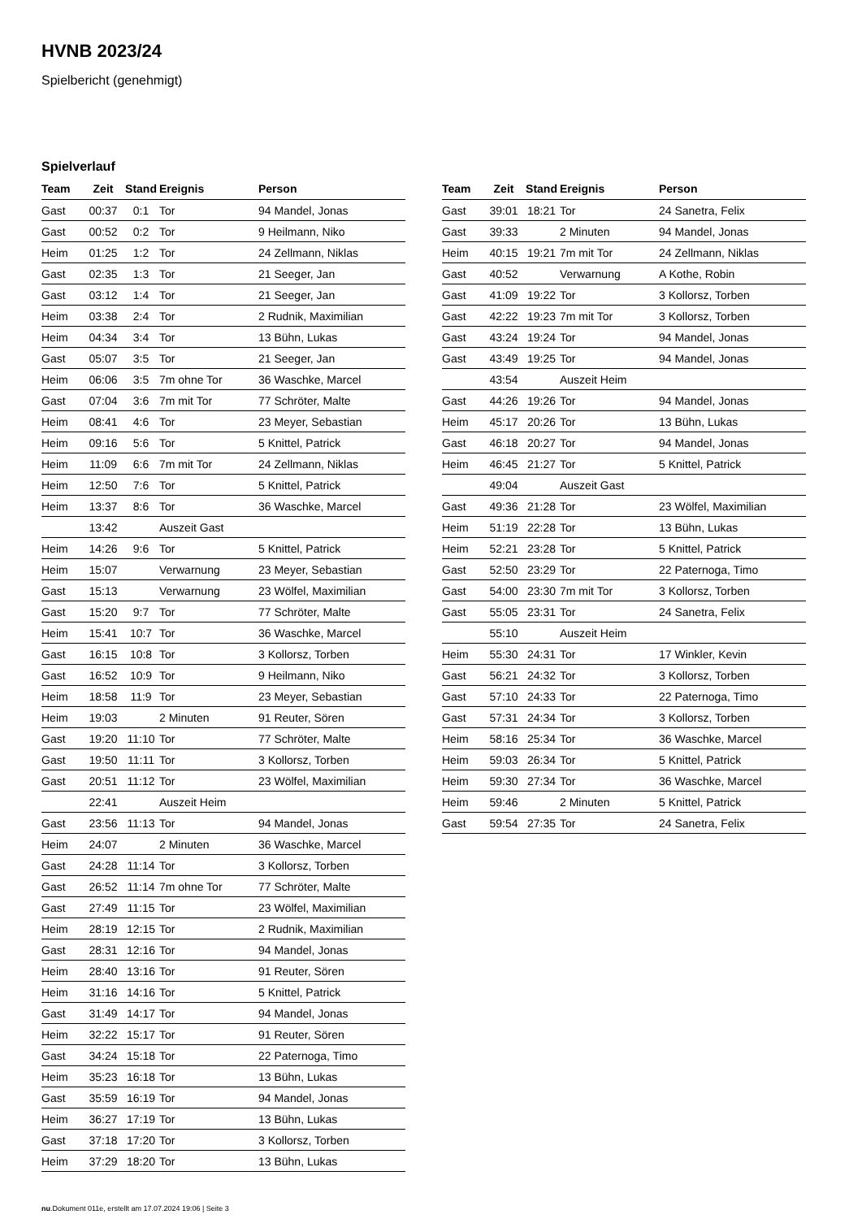HVNB 2023/24
Spielbericht (genehmigt)
Spielverlauf
| Team | Zeit | Stand | Ereignis | Person |
| --- | --- | --- | --- | --- |
| Gast | 00:37 | 0:1 | Tor | 94 Mandel, Jonas |
| Gast | 00:52 | 0:2 | Tor | 9 Heilmann, Niko |
| Heim | 01:25 | 1:2 | Tor | 24 Zellmann, Niklas |
| Gast | 02:35 | 1:3 | Tor | 21 Seeger, Jan |
| Gast | 03:12 | 1:4 | Tor | 21 Seeger, Jan |
| Heim | 03:38 | 2:4 | Tor | 2 Rudnik, Maximilian |
| Heim | 04:34 | 3:4 | Tor | 13 Bühn, Lukas |
| Gast | 05:07 | 3:5 | Tor | 21 Seeger, Jan |
| Heim | 06:06 | 3:5 | 7m ohne Tor | 36 Waschke, Marcel |
| Gast | 07:04 | 3:6 | 7m mit Tor | 77 Schröter, Malte |
| Heim | 08:41 | 4:6 | Tor | 23 Meyer, Sebastian |
| Heim | 09:16 | 5:6 | Tor | 5 Knittel, Patrick |
| Heim | 11:09 | 6:6 | 7m mit Tor | 24 Zellmann, Niklas |
| Heim | 12:50 | 7:6 | Tor | 5 Knittel, Patrick |
| Heim | 13:37 | 8:6 | Tor | 36 Waschke, Marcel |
| | 13:42 | | Auszeit Gast | |
| Heim | 14:26 | 9:6 | Tor | 5 Knittel, Patrick |
| Heim | 15:07 | | Verwarnung | 23 Meyer, Sebastian |
| Gast | 15:13 | | Verwarnung | 23 Wölfel, Maximilian |
| Gast | 15:20 | 9:7 | Tor | 77 Schröter, Malte |
| Heim | 15:41 | 10:7 | Tor | 36 Waschke, Marcel |
| Gast | 16:15 | 10:8 | Tor | 3 Kollorsz, Torben |
| Gast | 16:52 | 10:9 | Tor | 9 Heilmann, Niko |
| Heim | 18:58 | 11:9 | Tor | 23 Meyer, Sebastian |
| Heim | 19:03 | | 2 Minuten | 91 Reuter, Sören |
| Gast | 19:20 | 11:10 | Tor | 77 Schröter, Malte |
| Gast | 19:50 | 11:11 | Tor | 3 Kollorsz, Torben |
| Gast | 20:51 | 11:12 | Tor | 23 Wölfel, Maximilian |
| | 22:41 | | Auszeit Heim | |
| Gast | 23:56 | 11:13 | Tor | 94 Mandel, Jonas |
| Heim | 24:07 | | 2 Minuten | 36 Waschke, Marcel |
| Gast | 24:28 | 11:14 | Tor | 3 Kollorsz, Torben |
| Gast | 26:52 | 11:14 | 7m ohne Tor | 77 Schröter, Malte |
| Gast | 27:49 | 11:15 | Tor | 23 Wölfel, Maximilian |
| Heim | 28:19 | 12:15 | Tor | 2 Rudnik, Maximilian |
| Gast | 28:31 | 12:16 | Tor | 94 Mandel, Jonas |
| Heim | 28:40 | 13:16 | Tor | 91 Reuter, Sören |
| Heim | 31:16 | 14:16 | Tor | 5 Knittel, Patrick |
| Gast | 31:49 | 14:17 | Tor | 94 Mandel, Jonas |
| Heim | 32:22 | 15:17 | Tor | 91 Reuter, Sören |
| Gast | 34:24 | 15:18 | Tor | 22 Paternoga, Timo |
| Heim | 35:23 | 16:18 | Tor | 13 Bühn, Lukas |
| Gast | 35:59 | 16:19 | Tor | 94 Mandel, Jonas |
| Heim | 36:27 | 17:19 | Tor | 13 Bühn, Lukas |
| Gast | 37:18 | 17:20 | Tor | 3 Kollorsz, Torben |
| Heim | 37:29 | 18:20 | Tor | 13 Bühn, Lukas |
| Team | Zeit | Stand | Ereignis | Person |
| --- | --- | --- | --- | --- |
| Gast | 39:01 | 18:21 | Tor | 24 Sanetra, Felix |
| Gast | 39:33 | | 2 Minuten | 94 Mandel, Jonas |
| Heim | 40:15 | 19:21 | 7m mit Tor | 24 Zellmann, Niklas |
| Gast | 40:52 | | Verwarnung | A Kothe, Robin |
| Gast | 41:09 | 19:22 | Tor | 3 Kollorsz, Torben |
| Gast | 42:22 | 19:23 | 7m mit Tor | 3 Kollorsz, Torben |
| Gast | 43:24 | 19:24 | Tor | 94 Mandel, Jonas |
| Gast | 43:49 | 19:25 | Tor | 94 Mandel, Jonas |
| | 43:54 | | Auszeit Heim | |
| Gast | 44:26 | 19:26 | Tor | 94 Mandel, Jonas |
| Heim | 45:17 | 20:26 | Tor | 13 Bühn, Lukas |
| Gast | 46:18 | 20:27 | Tor | 94 Mandel, Jonas |
| Heim | 46:45 | 21:27 | Tor | 5 Knittel, Patrick |
| | 49:04 | | Auszeit Gast | |
| Gast | 49:36 | 21:28 | Tor | 23 Wölfel, Maximilian |
| Heim | 51:19 | 22:28 | Tor | 13 Bühn, Lukas |
| Heim | 52:21 | 23:28 | Tor | 5 Knittel, Patrick |
| Gast | 52:50 | 23:29 | Tor | 22 Paternoga, Timo |
| Gast | 54:00 | 23:30 | 7m mit Tor | 3 Kollorsz, Torben |
| Gast | 55:05 | 23:31 | Tor | 24 Sanetra, Felix |
| | 55:10 | | Auszeit Heim | |
| Heim | 55:30 | 24:31 | Tor | 17 Winkler, Kevin |
| Gast | 56:21 | 24:32 | Tor | 3 Kollorsz, Torben |
| Gast | 57:10 | 24:33 | Tor | 22 Paternoga, Timo |
| Gast | 57:31 | 24:34 | Tor | 3 Kollorsz, Torben |
| Heim | 58:16 | 25:34 | Tor | 36 Waschke, Marcel |
| Heim | 59:03 | 26:34 | Tor | 5 Knittel, Patrick |
| Heim | 59:30 | 27:34 | Tor | 36 Waschke, Marcel |
| Heim | 59:46 | | 2 Minuten | 5 Knittel, Patrick |
| Gast | 59:54 | 27:35 | Tor | 24 Sanetra, Felix |
nu.Dokument 011e, erstellt am 17.07.2024 19:06 | Seite 3